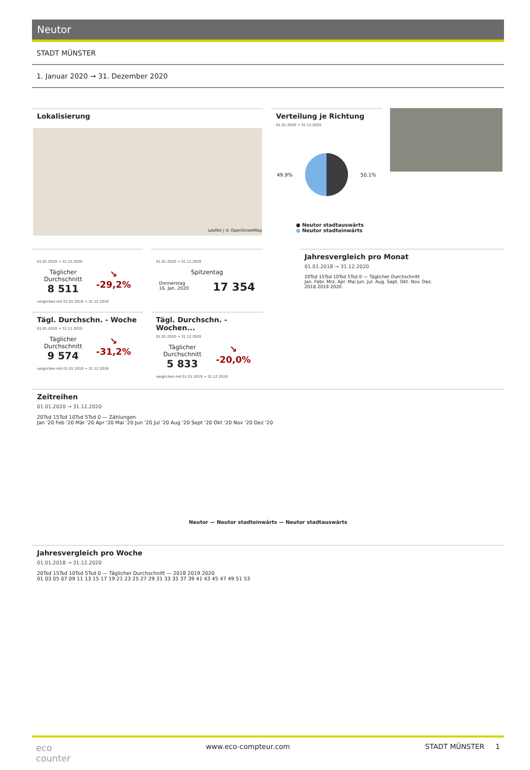Neutor
STADT MÜNSTER
1. Januar 2020 → 31. Dezember 2020
Lokalisierung
Leaflet | © OpenStreetMap
Verteilung je Richtung
01.01.2020 → 31.12.2020
49.9% 50.1%
● Neutor stadtauswärts
● Neutor stadteinwärts
01.01.2020 → 31.12.2020
Täglicher
Durchschnitt
8 511
↘
-29,2%
verglichen mit 01.01.2019 → 31.12.2019
01.01.2020 → 31.12.2020
Spitzentag
Donnerstag
16. Jan. 2020
17 354
Tägl. Durchschn. - Woche
01.01.2020 → 31.12.2020
Täglicher
Durchschnitt
9 574
↘
-31,2%
verglichen mit 01.01.2019 → 31.12.2019
Tägl. Durchschn. - Wochen...
01.01.2020 → 31.12.2020
Täglicher
Durchschnitt
5 833
↘
-20,0%
verglichen mit 01.01.2019 → 31.12.2019
Jahresvergleich pro Monat
01.01.2018 → 31.12.2020
20Tsd 15Tsd 10Tsd 5Tsd 0 — Täglicher Durchschnitt
Jan. Febr. Mrz. Apr. Mai Jun. Jul. Aug. Sept. Okt. Nov. Dez.
2018 2019 2020
Zeitreihen
01.01.2020 → 31.12.2020
20Tsd 15Tsd 10Tsd 5Tsd 0 — Zählungen
Jan '20 Feb '20 Mär '20 Apr '20 Mai '20 Jun '20 Jul '20 Aug '20 Sept '20 Okt '20 Nov '20 Dez '20
Neutor — Neutor stadteinwärts — Neutor stadtauswärts
Jahresvergleich pro Woche
01.01.2018 → 31.12.2020
20Tsd 15Tsd 10Tsd 5Tsd 0 — Täglicher Durchschnitt — 2018 2019 2020
01 03 05 07 09 11 13 15 17 19 21 23 25 27 29 31 33 35 37 39 41 43 45 47 49 51 53
eco
counter
www.eco-compteur.com STADT MÜNSTER 1